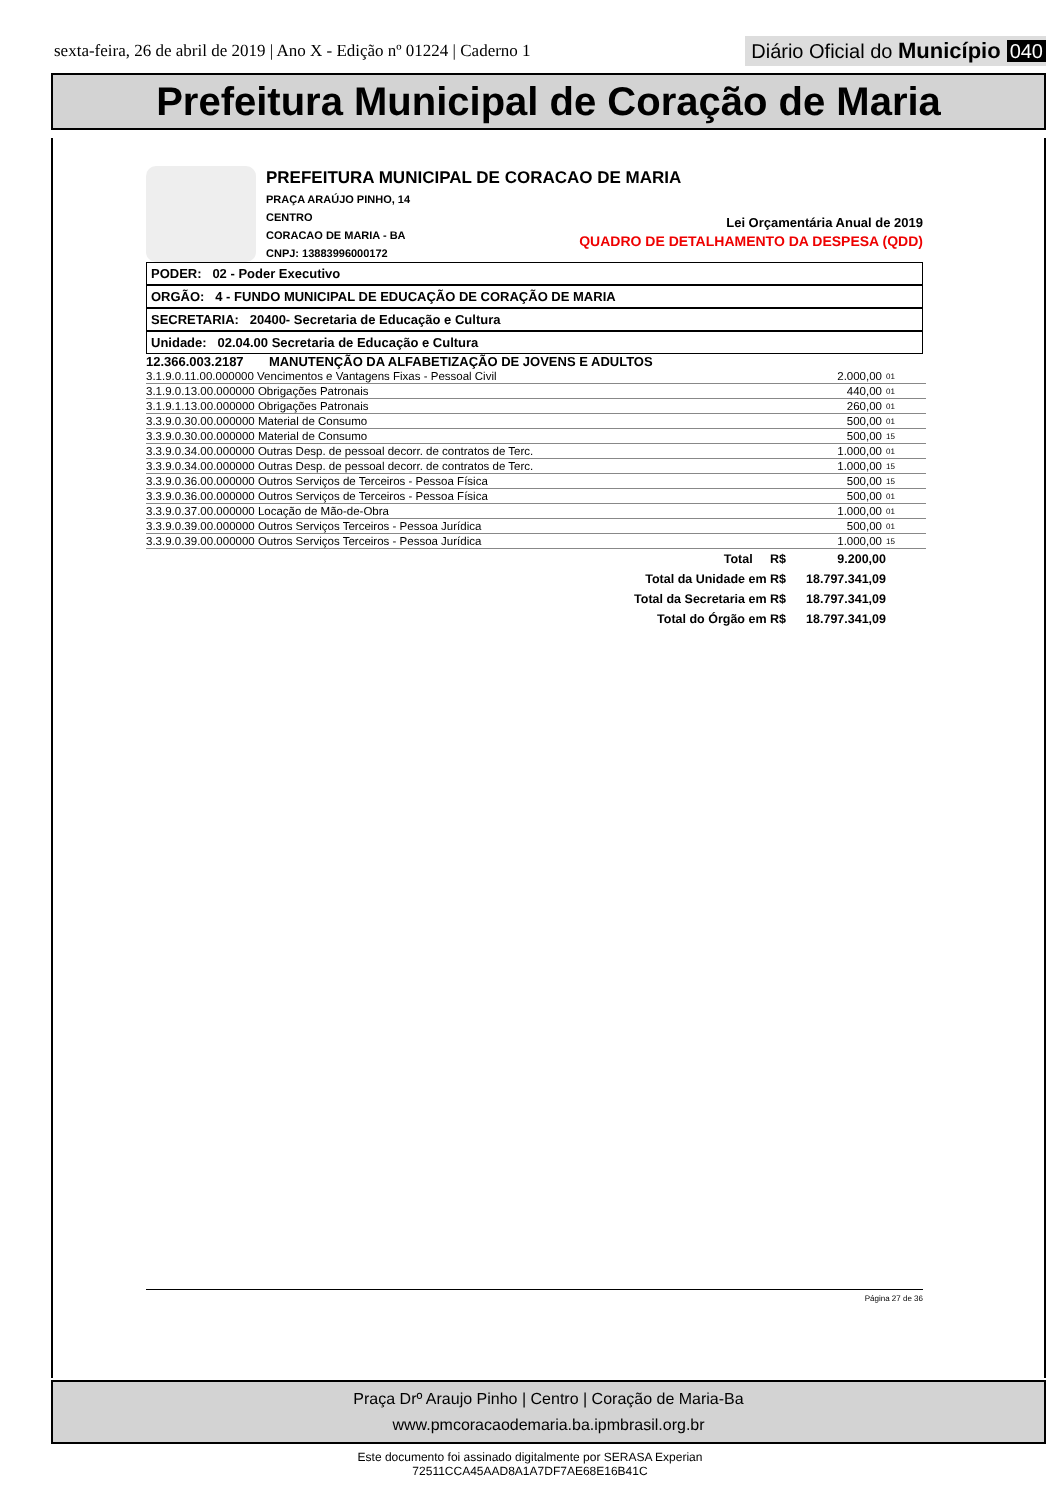sexta-feira, 26 de abril de 2019 | Ano X - Edição nº 01224 | Caderno 1
Diário Oficial do Município 040
Prefeitura Municipal de Coração de Maria
PREFEITURA MUNICIPAL DE CORACAO DE MARIA
PRAÇA ARAÚJO PINHO, 14
CENTRO
CORACAO DE MARIA - BA
CNPJ: 13883996000172
Lei Orçamentária Anual de 2019
QUADRO DE DETALHAMENTO DA DESPESA (QDD)
PODER: 02 - Poder Executivo
ORGÃO: 4 - FUNDO MUNICIPAL DE EDUCAÇÃO DE CORAÇÃO DE MARIA
SECRETARIA: 20400- Secretaria de Educação e Cultura
Unidade: 02.04.00 Secretaria de Educação e Cultura
12.366.003.2187 MANUTENÇÃO DA ALFABETIZAÇÃO DE JOVENS E ADULTOS
| 3.1.9.0.11.00.000000 Vencimentos e Vantagens Fixas - Pessoal Civil | 2.000,00 | 01 |
| 3.1.9.0.13.00.000000 Obrigações Patronais | 440,00 | 01 |
| 3.1.9.1.13.00.000000 Obrigações Patronais | 260,00 | 01 |
| 3.3.9.0.30.00.000000 Material de Consumo | 500,00 | 01 |
| 3.3.9.0.30.00.000000 Material de Consumo | 500,00 | 15 |
| 3.3.9.0.34.00.000000 Outras Desp. de pessoal decorr. de contratos de Terc. | 1.000,00 | 01 |
| 3.3.9.0.34.00.000000 Outras Desp. de pessoal decorr. de contratos de Terc. | 1.000,00 | 15 |
| 3.3.9.0.36.00.000000 Outros Serviços de Terceiros - Pessoa Física | 500,00 | 15 |
| 3.3.9.0.36.00.000000 Outros Serviços de Terceiros - Pessoa Física | 500,00 | 01 |
| 3.3.9.0.37.00.000000 Locação de Mão-de-Obra | 1.000,00 | 01 |
| 3.3.9.0.39.00.000000 Outros Serviços Terceiros - Pessoa Jurídica | 500,00 | 01 |
| 3.3.9.0.39.00.000000 Outros Serviços Terceiros - Pessoa Jurídica | 1.000,00 | 15 |
| Total R$ | 9.200,00 | |
| Total da Unidade em R$ | 18.797.341,09 | |
| Total da Secretaria em R$ | 18.797.341,09 | |
| Total do Órgão em R$ | 18.797.341,09 | |
Página 27 de 36
Praça Drº Araujo Pinho | Centro | Coração de Maria-Ba
www.pmcoracaodemaria.ba.ipmbrasil.org.br
Este documento foi assinado digitalmente por SERASA Experian
72511CCA45AAD8A1A7DF7AE68E16B41C